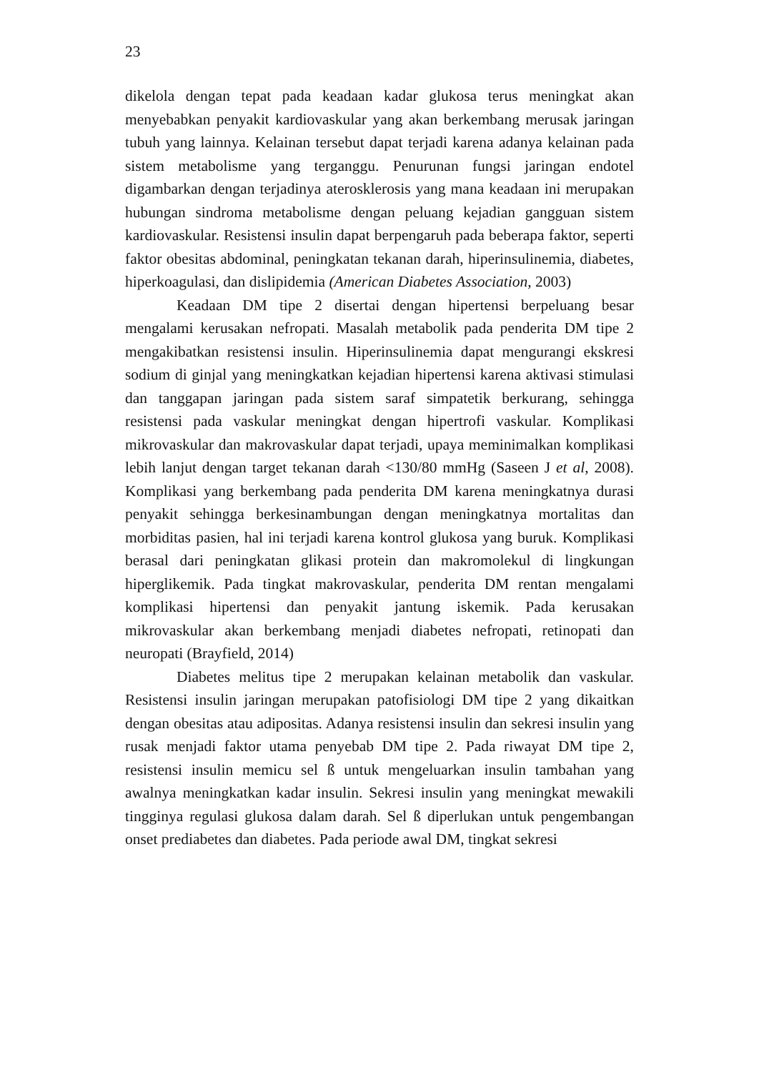23
dikelola dengan tepat pada keadaan kadar glukosa terus meningkat akan menyebabkan penyakit kardiovaskular yang akan berkembang merusak jaringan tubuh yang lainnya. Kelainan tersebut dapat terjadi karena adanya kelainan pada sistem metabolisme yang terganggu. Penurunan fungsi jaringan endotel digambarkan dengan terjadinya aterosklerosis yang mana keadaan ini merupakan hubungan sindroma metabolisme dengan peluang kejadian gangguan sistem kardiovaskular. Resistensi insulin dapat berpengaruh pada beberapa faktor, seperti faktor obesitas abdominal, peningkatan tekanan darah, hiperinsulinemia, diabetes, hiperkoagulasi, dan dislipidemia (American Diabetes Association, 2003)
Keadaan DM tipe 2 disertai dengan hipertensi berpeluang besar mengalami kerusakan nefropati. Masalah metabolik pada penderita DM tipe 2 mengakibatkan resistensi insulin. Hiperinsulinemia dapat mengurangi ekskresi sodium di ginjal yang meningkatkan kejadian hipertensi karena aktivasi stimulasi dan tanggapan jaringan pada sistem saraf simpatetik berkurang, sehingga resistensi pada vaskular meningkat dengan hipertrofi vaskular. Komplikasi mikrovaskular dan makrovaskular dapat terjadi, upaya meminimalkan komplikasi lebih lanjut dengan target tekanan darah <130/80 mmHg (Saseen J et al, 2008). Komplikasi yang berkembang pada penderita DM karena meningkatnya durasi penyakit sehingga berkesinambungan dengan meningkatnya mortalitas dan morbiditas pasien, hal ini terjadi karena kontrol glukosa yang buruk. Komplikasi berasal dari peningkatan glikasi protein dan makromolekul di lingkungan hiperglikemik. Pada tingkat makrovaskular, penderita DM rentan mengalami komplikasi hipertensi dan penyakit jantung iskemik. Pada kerusakan mikrovaskular akan berkembang menjadi diabetes nefropati, retinopati dan neuropati (Brayfield, 2014)
Diabetes melitus tipe 2 merupakan kelainan metabolik dan vaskular. Resistensi insulin jaringan merupakan patofisiologi DM tipe 2 yang dikaitkan dengan obesitas atau adipositas. Adanya resistensi insulin dan sekresi insulin yang rusak menjadi faktor utama penyebab DM tipe 2. Pada riwayat DM tipe 2, resistensi insulin memicu sel ß untuk mengeluarkan insulin tambahan yang awalnya meningkatkan kadar insulin. Sekresi insulin yang meningkat mewakili tingginya regulasi glukosa dalam darah. Sel ß diperlukan untuk pengembangan onset prediabetes dan diabetes. Pada periode awal DM, tingkat sekresi